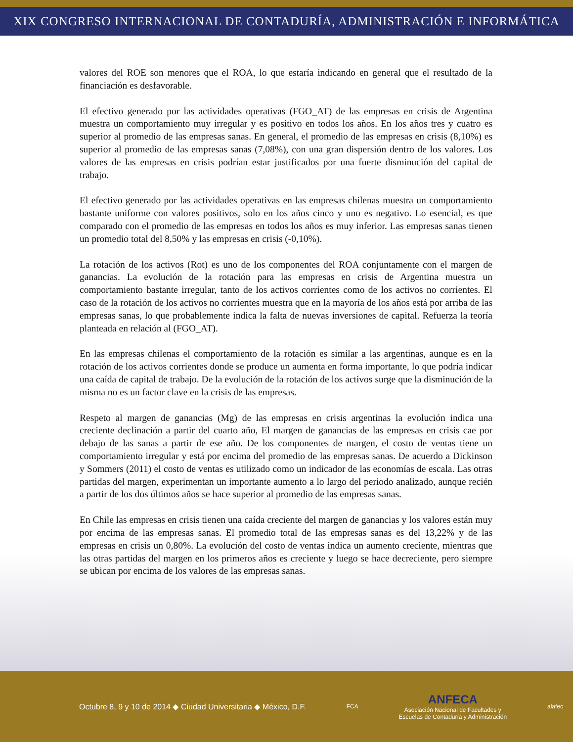XIX CONGRESO INTERNACIONAL DE CONTADURÍA, ADMINISTRACIÓN E INFORMÁTICA
valores del ROE son menores que el ROA, lo que estaría indicando en general que el resultado de la financiación es desfavorable.
El efectivo generado por las actividades operativas (FGO_AT) de las empresas en crisis de Argentina muestra un comportamiento muy irregular y es positivo en todos los años. En los años tres y cuatro es superior al promedio de las empresas sanas. En general, el promedio de las empresas en crisis (8,10%) es superior al promedio de las empresas sanas (7,08%), con una gran dispersión dentro de los valores. Los valores de las empresas en crisis podrían estar justificados por una fuerte disminución del capital de trabajo.
El efectivo generado por las actividades operativas en las empresas chilenas muestra un comportamiento bastante uniforme con valores positivos, solo en los años cinco y uno es negativo. Lo esencial, es que comparado con el promedio de las empresas en todos los años es muy inferior. Las empresas sanas tienen un promedio total del 8,50% y las empresas en crisis (-0,10%).
La rotación de los activos (Rot) es uno de los componentes del ROA conjuntamente con el margen de ganancias. La evolución de la rotación para las empresas en crisis de Argentina muestra un comportamiento bastante irregular, tanto de los activos corrientes como de los activos no corrientes. El caso de la rotación de los activos no corrientes muestra que en la mayoría de los años está por arriba de las empresas sanas, lo que probablemente indica la falta de nuevas inversiones de capital. Refuerza la teoría planteada en relación al (FGO_AT).
En las empresas chilenas el comportamiento de la rotación es similar a las argentinas, aunque es en la rotación de los activos corrientes donde se produce un aumenta en forma importante, lo que podría indicar una caída de capital de trabajo. De la evolución de la rotación de los activos surge que la disminución de la misma no es un factor clave en la crisis de las empresas.
Respeto al margen de ganancias (Mg) de las empresas en crisis argentinas la evolución indica una creciente declinación a partir del cuarto año, El margen de ganancias de las empresas en crisis cae por debajo de las sanas a partir de ese año. De los componentes de margen, el costo de ventas tiene un comportamiento irregular y está por encima del promedio de las empresas sanas. De acuerdo a Dickinson y Sommers (2011) el costo de ventas es utilizado como un indicador de las economías de escala. Las otras partidas del margen, experimentan un importante aumento a lo largo del periodo analizado, aunque recién a partir de los dos últimos años se hace superior al promedio de las empresas sanas.
En Chile las empresas en crisis tienen una caída creciente del margen de ganancias y los valores están muy por encima de las empresas sanas. El promedio total de las empresas sanas es del 13,22% y de las empresas en crisis un 0,80%. La evolución del costo de ventas indica un aumento creciente, mientras que las otras partidas del margen en los primeros años es creciente y luego se hace decreciente, pero siempre se ubican por encima de los valores de las empresas sanas.
Octubre 8, 9 y 10 de 2014 ◆ Ciudad Universitaria ◆ México, D.F. FCA ANFECA
Asociación Nacional de Facultades y
Escuelas de Contaduría y Administración alafec